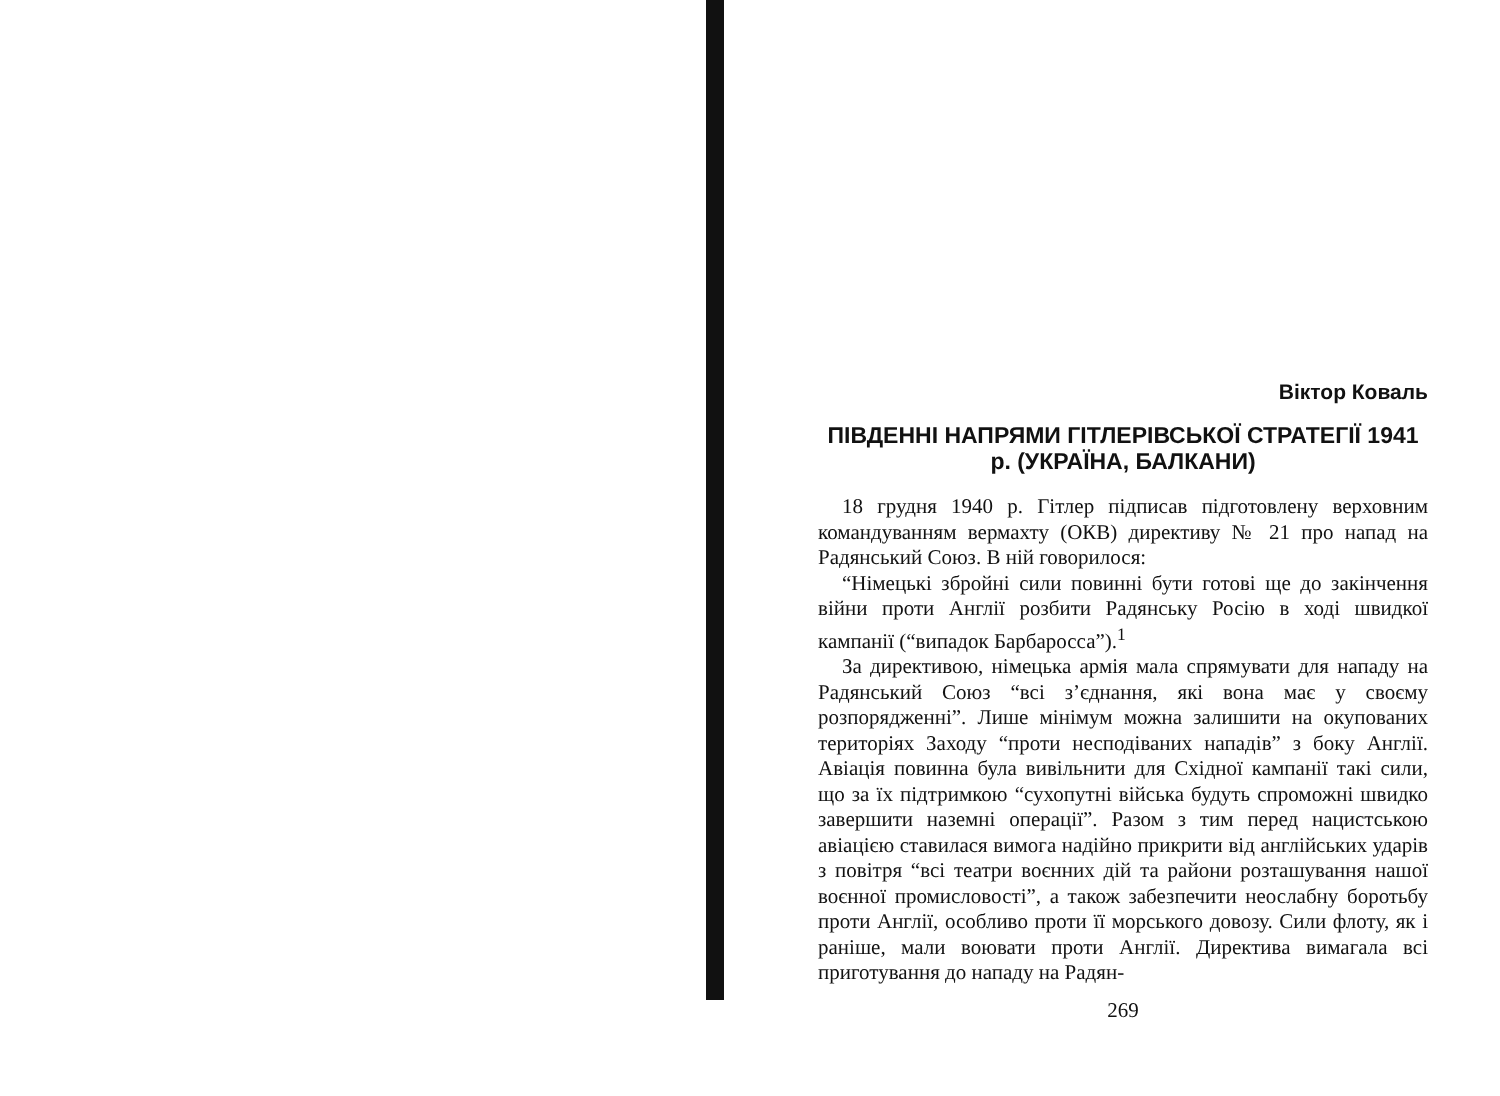Віктор Коваль
ПІВДЕННІ НАПРЯМИ ГІТЛЕРІВСЬКОЇ СТРАТЕГІЇ 1941 р. (УКРАЇНА, БАЛКАНИ)
18 грудня 1940 р. Гітлер підписав підготовлену верховним командуванням вермахту (ОКВ) директиву № 21 про напад на Радянський Союз. В ній говорилося:
“Німецькі збройні сили повинні бути готові ще до закінчення війни проти Англії розбити Радянську Росію в ході швидкої кампанії (“випадок Барбаросса”).<sup>1</sup>
За директивою, німецька армія мала спрямувати для нападу на Радянський Союз “всі з’єднання, які вона має у своєму розпорядженні”. Лише мінімум можна залишити на окупованих територіях Заходу “проти несподіваних нападів” з боку Англії. Авіація повинна була вивільнити для Східної кампанії такі сили, що за їх підтримкою “сухопутні війська будуть спроможні швидко завершити наземні операції”. Разом з тим перед нацистською авіацією ставилася вимога надійно прикрити від англійських ударів з повітря “всі театри воєнних дій та райони розташування нашої воєнної промисловості”, а також забезпечити неослабну боротьбу проти Англії, особливо проти її морського довозу. Сили флоту, як і раніше, мали воювати проти Англії. Директива вимагала всі приготування до нападу на Радян-
269